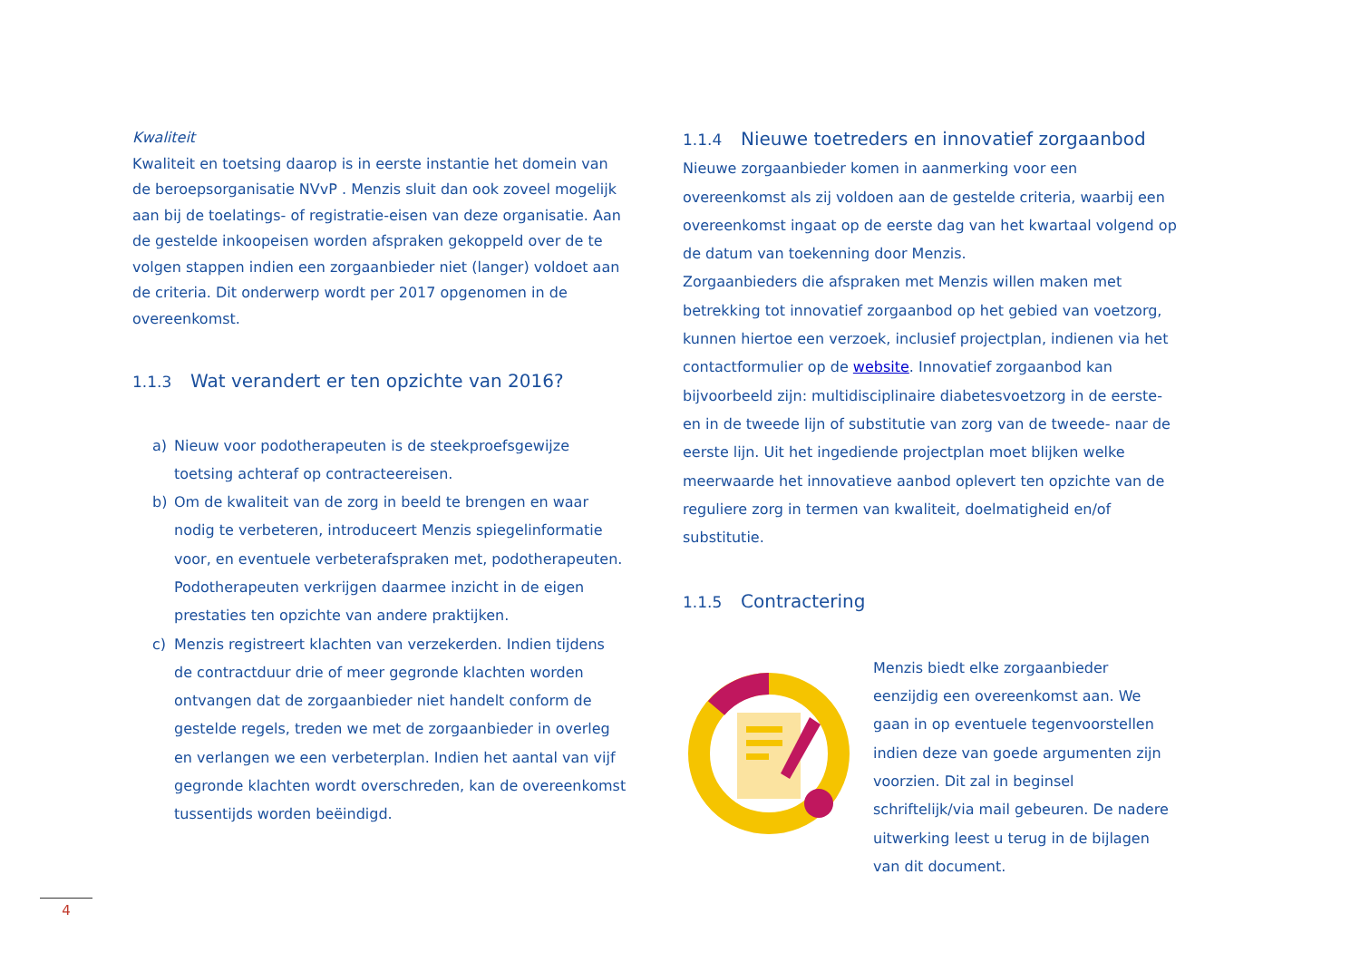Kwaliteit
Kwaliteit en toetsing daarop is in eerste instantie het domein van de beroepsorganisatie NVvP . Menzis sluit dan ook zoveel mogelijk aan bij de toelatings- of registratie-eisen van deze organisatie. Aan de gestelde inkoopeisen worden afspraken gekoppeld over de te volgen stappen indien een zorgaanbieder niet (langer) voldoet aan de criteria. Dit onderwerp wordt per 2017 opgenomen in de overeenkomst.
1.1.3 Wat verandert er ten opzichte van 2016?
a) Nieuw voor podotherapeuten is de steekproefsgewijze toetsing achteraf op contracteereisen.
b) Om de kwaliteit van de zorg in beeld te brengen en waar nodig te verbeteren, introduceert Menzis spiegelinformatie voor, en eventuele verbeterafspraken met, podotherapeuten. Podotherapeuten verkrijgen daarmee inzicht in de eigen prestaties ten opzichte van andere praktijken.
c) Menzis registreert klachten van verzekerden. Indien tijdens de contractduur drie of meer gegronde klachten worden ontvangen dat de zorgaanbieder niet handelt conform de gestelde regels, treden we met de zorgaanbieder in overleg en verlangen we een verbeterplan. Indien het aantal van vijf gegronde klachten wordt overschreden, kan de overeenkomst tussentijds worden beëindigd.
1.1.4 Nieuwe toetreders en innovatief zorgaanbod
Nieuwe zorgaanbieder komen in aanmerking voor een overeenkomst als zij voldoen aan de gestelde criteria, waarbij een overeenkomst ingaat op de eerste dag van het kwartaal volgend op de datum van toekenning door Menzis.
Zorgaanbieders die afspraken met Menzis willen maken met betrekking tot innovatief zorgaanbod op het gebied van voetzorg, kunnen hiertoe een verzoek, inclusief projectplan, indienen via het contactformulier op de website. Innovatief zorgaanbod kan bijvoorbeeld zijn: multidisciplinaire diabetesvoetzorg in de eerste- en in de tweede lijn of substitutie van zorg van de tweede- naar de eerste lijn. Uit het ingediende projectplan moet blijken welke meerwaarde het innovatieve aanbod oplevert ten opzichte van de reguliere zorg in termen van kwaliteit, doelmatigheid en/of substitutie.
1.1.5 Contractering
Menzis biedt elke zorgaanbieder eenzijdig een overeenkomst aan. We gaan in op eventuele tegenvoorstellen indien deze van goede argumenten zijn voorzien. Dit zal in beginsel schriftelijk/via mail gebeuren. De nadere uitwerking leest u terug in de bijlagen van dit document.
4